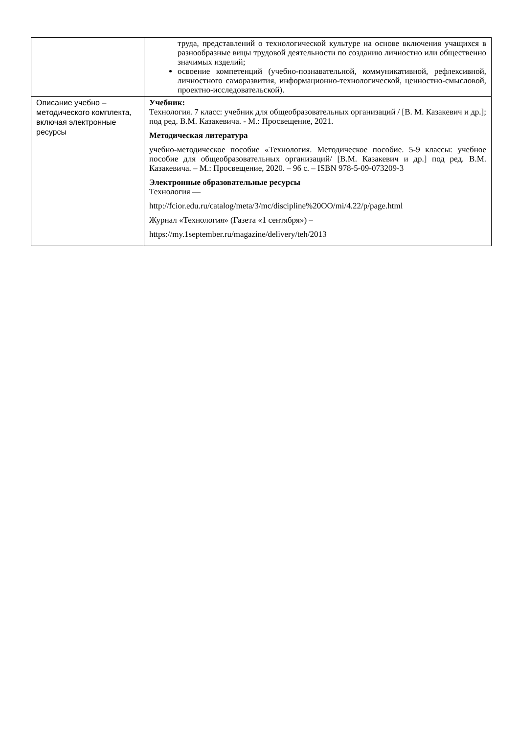| | труда, представлений о технологической культуре на основе включения учащихся в разнообразные вицы трудовой деятельности по созданию личностно или общественно значимых изделий; освоение компетенций (учебно-познавательной, коммуникативной, рефлексивной, личностного саморазвития, информационно-технологической, ценностно-смысловой, проектно-исследовательской). |
| Описание учебно – методического комплекта, включая электронные ресурсы | Учебник: Технология. 7 класс: учебник для общеобразовательных организаций / [В. М. Казакевич и др.]; под ред. В.М. Казакевича. - М.: Просвещение, 2021. Методическая литература учебно-методическое пособие «Технология. Методическое пособие. 5-9 классы: учебное пособие для общеобразовательных организаций/ [В.М. Казакевич и др.] под ред. В.М. Казакевича. – М.: Просвещение, 2020. – 96 с. – ISBN 978-5-09-073209-3 Электронные образовательные ресурсы Технология — http://fcior.edu.ru/catalog/meta/3/mc/discipline%20OO/mi/4.22/p/page.html Журнал «Технология» (Газета «1 сентября») – https://my.1september.ru/magazine/delivery/teh/2013 |